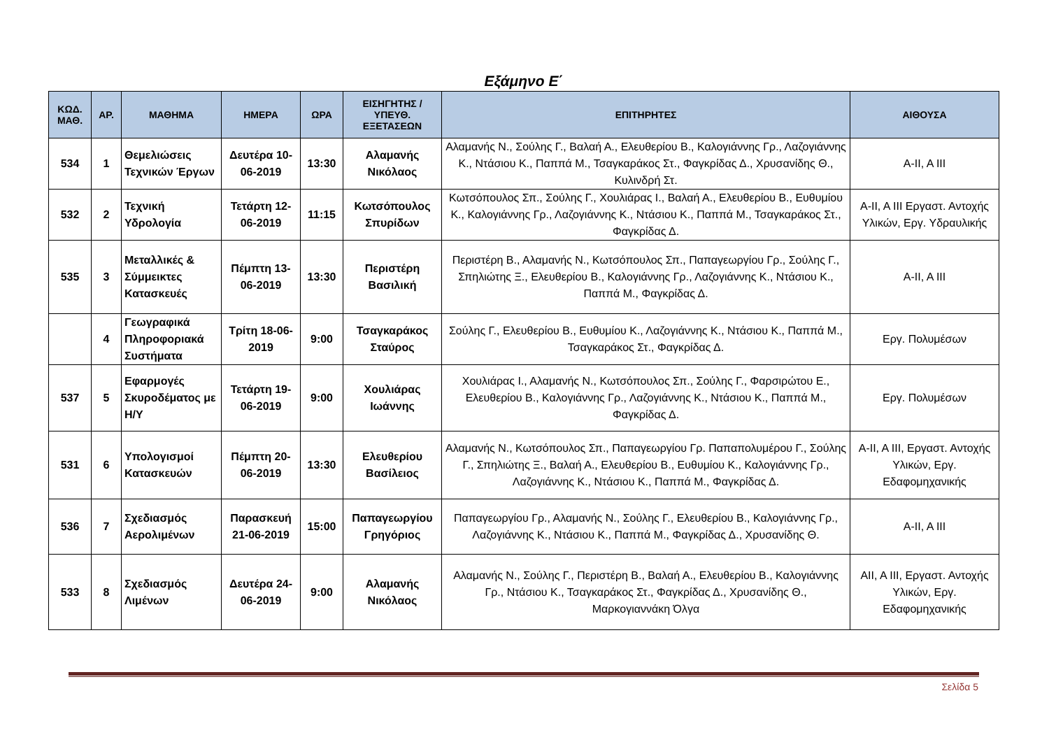Εξάμηνο Ε΄
| ΚΩΔ. ΜΑΘ. | ΑΡ. | ΜΑΘΗΜΑ | ΗΜΕΡΑ | ΩΡΑ | ΕΙΣΗΓΗΤΗΣ / ΥΠΕΥΘ. ΕΞΕΤΑΣΕΩΝ | ΕΠΙΤΗΡΗΤΕΣ | ΑΙΘΟΥΣΑ |
| --- | --- | --- | --- | --- | --- | --- | --- |
| 534 | 1 | Θεμελιώσεις Τεχνικών Έργων | Δευτέρα 10-06-2019 | 13:30 | Αλαμανής Νικόλαος | Αλαμανής Ν., Σούλης Γ., Βαλαή Α., Ελευθερίου Β., Καλογιάννης Γρ., Λαζογιάννης Κ., Ντάσιου Κ., Παππά Μ., Τσαγκαράκος Στ., Φαγκρίδας Δ., Χρυσανίδης Θ., Κυλινδρή Στ. | Α-ΙΙ, Α ΙΙΙ |
| 532 | 2 | Τεχνική Υδρολογία | Τετάρτη 12-06-2019 | 11:15 | Κωτσόπουλος Σπυρίδων | Κωτσόπουλος Σπ., Σούλης Γ., Χουλιάρας Ι., Βαλαή Α., Ελευθερίου Β., Ευθυμίου Κ., Καλογιάννης Γρ., Λαζογιάννης Κ., Ντάσιου Κ., Παππά Μ., Τσαγκαράκος Στ., Φαγκρίδας Δ. | Α-ΙΙ, Α ΙΙΙ Εργαστ. Αντοχής Υλικών, Εργ. Υδραυλικής |
| 535 | 3 | Μεταλλικές & Σύμμεικτες Κατασκευές | Πέμπτη 13-06-2019 | 13:30 | Περιστέρη Βασιλική | Περιστέρη Β., Αλαμανής Ν., Κωτσόπουλος Σπ., Παπαγεωργίου Γρ., Σούλης Γ., Σπηλιώτης Ξ., Ελευθερίου Β., Καλογιάννης Γρ., Λαζογιάννης Κ., Ντάσιου Κ., Παππά Μ., Φαγκρίδας Δ. | Α-ΙΙ, Α ΙΙΙ |
| | 4 | Γεωγραφικά Πληροφοριακά Συστήματα | Τρίτη 18-06-2019 | 9:00 | Τσαγκαράκος Σταύρος | Σούλης Γ., Ελευθερίου Β., Ευθυμίου Κ., Λαζογιάννης Κ., Ντάσιου Κ., Παππά Μ., Τσαγκαράκος Στ., Φαγκρίδας Δ. | Εργ. Πολυμέσων |
| 537 | 5 | Εφαρμογές Σκυροδέματος με Η/Υ | Τετάρτη 19-06-2019 | 9:00 | Χουλιάρας Ιωάννης | Χουλιάρας Ι., Αλαμανής Ν., Κωτσόπουλος Σπ., Σούλης Γ., Φαρσιρώτου Ε., Ελευθερίου Β., Καλογιάννης Γρ., Λαζογιάννης Κ., Ντάσιου Κ., Παππά Μ., Φαγκρίδας Δ. | Εργ. Πολυμέσων |
| 531 | 6 | Υπολογισμοί Κατασκευών | Πέμπτη 20-06-2019 | 13:30 | Ελευθερίου Βασίλειος | Αλαμανής Ν., Κωτσόπουλος Σπ., Παπαγεωργίου Γρ. Παπαπολυμέρου Γ., Σούλης Γ., Σπηλιώτης Ξ., Βαλαή Α., Ελευθερίου Β., Ευθυμίου Κ., Καλογιάννης Γρ., Λαζογιάννης Κ., Ντάσιου Κ., Παππά Μ., Φαγκρίδας Δ. | Α-ΙΙ, Α ΙΙΙ, Εργαστ. Αντοχής Υλικών, Εργ. Εδαφομηχανικής |
| 536 | 7 | Σχεδιασμός Αερολιμένων | Παρασκευή 21-06-2019 | 15:00 | Παπαγεωργίου Γρηγόριος | Παπαγεωργίου Γρ., Αλαμανής Ν., Σούλης Γ., Ελευθερίου Β., Καλογιάννης Γρ., Λαζογιάννης Κ., Ντάσιου Κ., Παππά Μ., Φαγκρίδας Δ., Χρυσανίδης Θ. | Α-ΙΙ, Α ΙΙΙ |
| 533 | 8 | Σχεδιασμός Λιμένων | Δευτέρα 24-06-2019 | 9:00 | Αλαμανής Νικόλαος | Αλαμανής Ν., Σούλης Γ., Περιστέρη Β., Βαλαή Α., Ελευθερίου Β., Καλογιάννης Γρ., Ντάσιου Κ., Τσαγκαράκος Στ., Φαγκρίδας Δ., Χρυσανίδης Θ., Μαρκογιαννάκη Όλγα | ΑΙΙ, Α ΙΙΙ, Εργαστ. Αντοχής Υλικών, Εργ. Εδαφομηχανικής |
Σελίδα 5